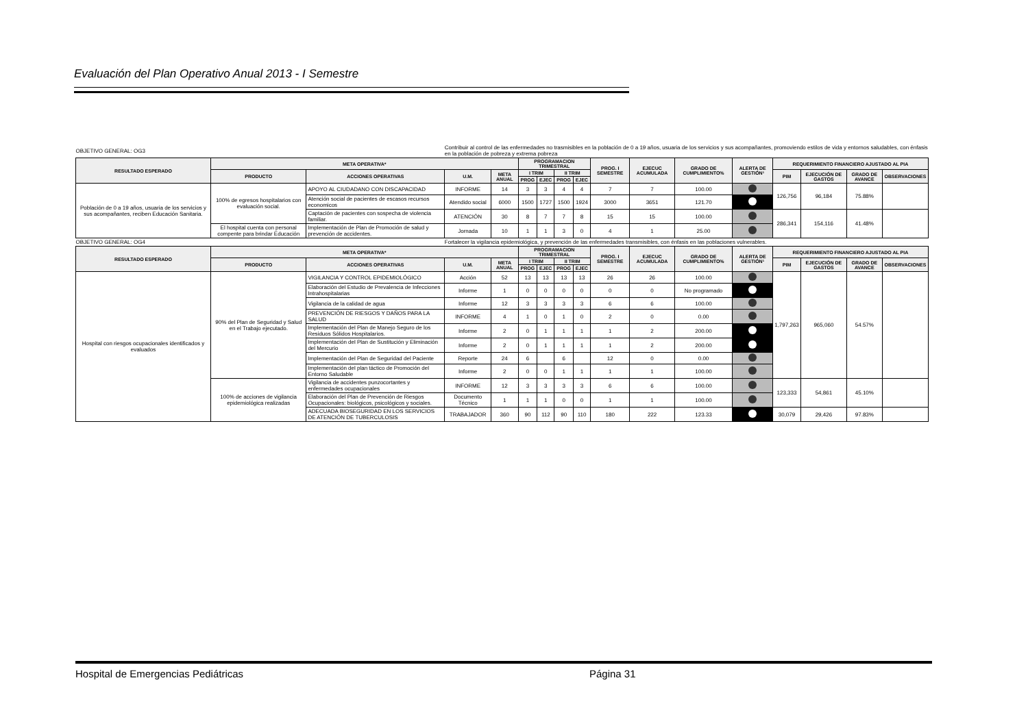Evaluación del Plan Operativo Anual 2013 - I Semestre
| OBJETIVO GENERAL: OG3 | | | Contribuir al control de las enfermedades no trasmisibles en la población de 0 a 19 años, usuaria de los servicios y sus acompañantes, promoviendo estilos de vida y entornos saludables, con énfasis en la población de pobreza y extrema pobreza | | | | | | | | | | | | | |
| RESULTADO ESPERADO | META OPERATIVA* | | | | PROGRAMACION TRIMESTRAL | | | | PROG. I SEMESTRE | EJECUC ACUMULADA | GRADO DE CUMPLIMIENTO% | ALERTA DE GESTIÓN¹ | REQUERIMIENTO FINANCIERO AJUSTADO AL PIA | | | |
| | PRODUCTO | ACCIONES OPERATIVAS | U.M. | META ANUAL | I TRIM | | II TRIM | | | | | | PIM | EJECUCIÓN DE GASTOS | GRADO DE AVANCE | OBSERVACIONES |
| | | | | | PROG | EJEC | PROG | EJEC | | | | | | | | |
| Población de 0 a 19 años, usuaria de los servicios y sus acompañantes, reciben Educación Sanitaria. | 100% de egresos hospitalarios con evaluación social. | APOYO AL CIUDADANO CON DISCAPACIDAD | INFORME | 14 | 3 | 3 | 4 | 4 | 7 | 7 | 100.00 | | 126,756 | 96,184 | 75.88% | |
| | | Atención social de pacientes de escasos recursos economicos | Atendido social | 6000 | 1500 | 1727 | 1500 | 1924 | 3000 | 3651 | 121.70 | | | | | |
| | | Captación de pacientes con sospecha de violencia familiar. | ATENCIÓN | 30 | 8 | 7 | 7 | 8 | 15 | 15 | 100.00 | | 286,341 | 154,116 | 41.48% | |
| | El hospital cuenta con personal compente para brindar Educación | Implementación de Plan de Promoción de salud y prevención de accidentes. | Jornada | 10 | 1 | 1 | 3 | 0 | 4 | 1 | 25.00 | | | | | |
| OBJETIVO GENERAL: OG4 | | | Fortalecer la vigilancia epidemiológica, y prevención de las enfermedades transmisibles, con énfasis en las poblaciones vulnerables. | | | | | | | | | | | | | |
| RESULTADO ESPERADO | META OPERATIVA* | | | | PROGRAMACION TRIMESTRAL | | | | PROG. I SEMESTRE | EJECUC ACUMULADA | GRADO DE CUMPLIMIENTO% | ALERTA DE GESTIÓN¹ | REQUERIMIENTO FINANCIERO AJUSTADO AL PIA | | | |
| | PRODUCTO | ACCIONES OPERATIVAS | U.M. | META ANUAL | I TRIM | | II TRIM | | | | | | PIM | EJECUCIÓN DE GASTOS | GRADO DE AVANCE | OBSERVACIONES |
| | | | | | PROG | EJEC | PROG | EJEC | | | | | | | | |
| Hospital con riesgos ocupacionales identificados y evaluados | 90% del Plan de Seguridad y Salud en el Trabajo ejecutado. | VIGILANCIA Y CONTROL EPIDEMIOLÓGICO | Acción | 52 | 13 | 13 | 13 | 13 | 26 | 26 | 100.00 | | 1,797,263 | 965,060 | 54.57% | |
| | | Elaboración del Estudio de Prevalencia de Infecciones Intrahospitalarias | Informe | 1 | 0 | 0 | 0 | 0 | 0 | 0 | No programado | | | | | |
| | | Vigilancia de la calidad de agua | Informe | 12 | 3 | 3 | 3 | 3 | 6 | 6 | 100.00 | | | | | |
| | | PREVENCIÓN DE RIESGOS Y DAÑOS PARA LA SALUD | INFORME | 4 | 1 | 0 | 1 | 0 | 2 | 0 | 0.00 | | | | | |
| | | Implementación del Plan de Manejo Seguro de los Residuos Sólidos Hospitalarios. | Informe | 2 | 0 | 1 | 1 | 1 | 1 | 2 | 200.00 | | | | | |
| | | Implementación del Plan de Sustitución y Eliminación del Mercurio | Informe | 2 | 0 | 1 | 1 | 1 | 1 | 2 | 200.00 | | | | | |
| | | Implementación del Plan de Seguridad del Paciente | Reporte | 24 | 6 | | 6 | | 12 | 0 | 0.00 | | | | | |
| | | Implementación del plan táctico de Promoción del Entorno Saludable | Informe | 2 | 0 | 0 | 1 | 1 | 1 | 1 | 100.00 | | | | | |
| | 100% de acciones de vigilancia epidemiológica realizadas | Vigilancia de accidentes punzocortantes y enfermedades ocupacionales | INFORME | 12 | 3 | 3 | 3 | 3 | 6 | 6 | 100.00 | | 123,333 | 54,861 | 45.10% | |
| | | Elaboración del Plan de Prevención de Riesgos Ocupacionales: biológicos, psicológicos y sociales. | Documento Técnico | 1 | 1 | 1 | 0 | 0 | 1 | 1 | 100.00 | | | | | |
| | | ADECUADA BIOSEGURIDAD EN LOS SERVICIOS DE ATENCIÓN DE TUBERCULOSIS | TRABAJADOR | 360 | 90 | 112 | 90 | 110 | 180 | 222 | 123.33 | | 30,079 | 29,426 | 97.83% | |
Hospital de Emergencias Pediátricas Página 31